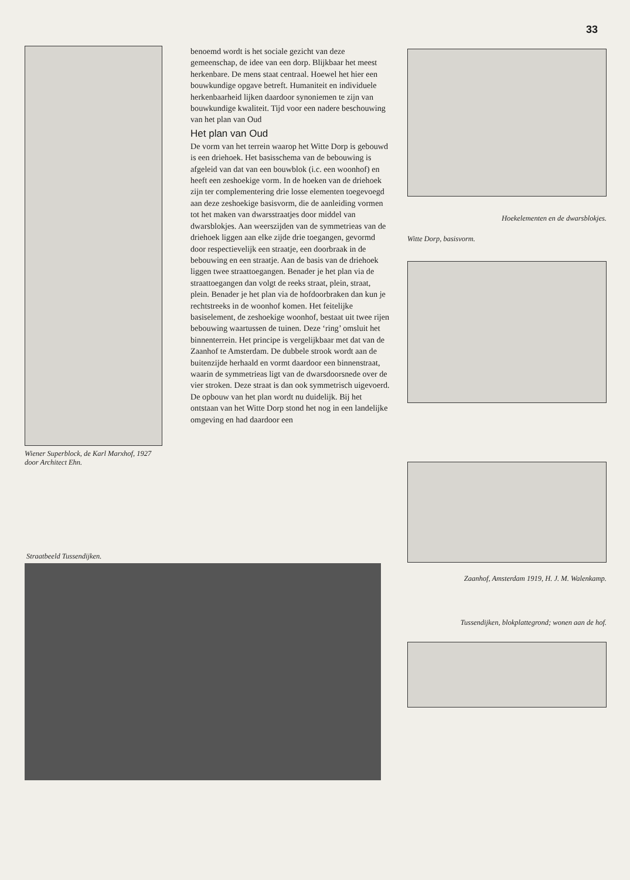33
Wiener Superblock, de Karl Marxhof, 1927 door Architect Ehn.
benoemd wordt is het sociale gezicht van deze gemeenschap, de idee van een dorp. Blijkbaar het meest herkenbare. De mens staat centraal. Hoewel het hier een bouwkundige opgave betreft. Humaniteit en individuele herkenbaarheid lijken daardoor synoniemen te zijn van bouwkundige kwaliteit. Tijd voor een nadere beschouwing van het plan van Oud
Het plan van Oud
De vorm van het terrein waarop het Witte Dorp is gebouwd is een driehoek. Het basisschema van de bebouwing is afgeleid van dat van een bouwblok (i.c. een woonhof) en heeft een zeshoekige vorm. In de hoeken van de driehoek zijn ter complementering drie losse elementen toegevoegd aan deze zeshoekige basisvorm, die de aanleiding vormen tot het maken van dwarsstraatjes door middel van dwarsblokjes. Aan weerszijden van de symmetrieas van de driehoek liggen aan elke zijde drie toegangen, gevormd door respectievelijk een straatje, een doorbraak in de bebouwing en een straatje. Aan de basis van de driehoek liggen twee straattoegangen. Benader je het plan via de straattoegangen dan volgt de reeks straat, plein, straat, plein. Benader je het plan via de hofdoorbraken dan kun je rechtstreeks in de woonhof komen. Het feitelijke basiselement, de zeshoekige woonhof, bestaat uit twee rijen bebouwing waartussen de tuinen. Deze ‘ring’ omsluit het binnenterrein. Het principe is vergelijkbaar met dat van de Zaanhof te Amsterdam. De dubbele strook wordt aan de buitenzijde herhaald en vormt daardoor een binnenstraat, waarin de symmetrieas ligt van de dwarsdoorsnede over de vier stroken. Deze straat is dan ook symmetrisch uigevoerd.
De opbouw van het plan wordt nu duidelijk. Bij het ontstaan van het Witte Dorp stond het nog in een landelijke omgeving en had daardoor een
Hoekelementen en de dwarsblokjes.
Witte Dorp, basisvorm.
Zaanhof, Amsterdam 1919, H. J. M. Walenkamp.
Tussendijken, blokplattegrond; wonen aan de hof.
Straatbeeld Tussendijken.